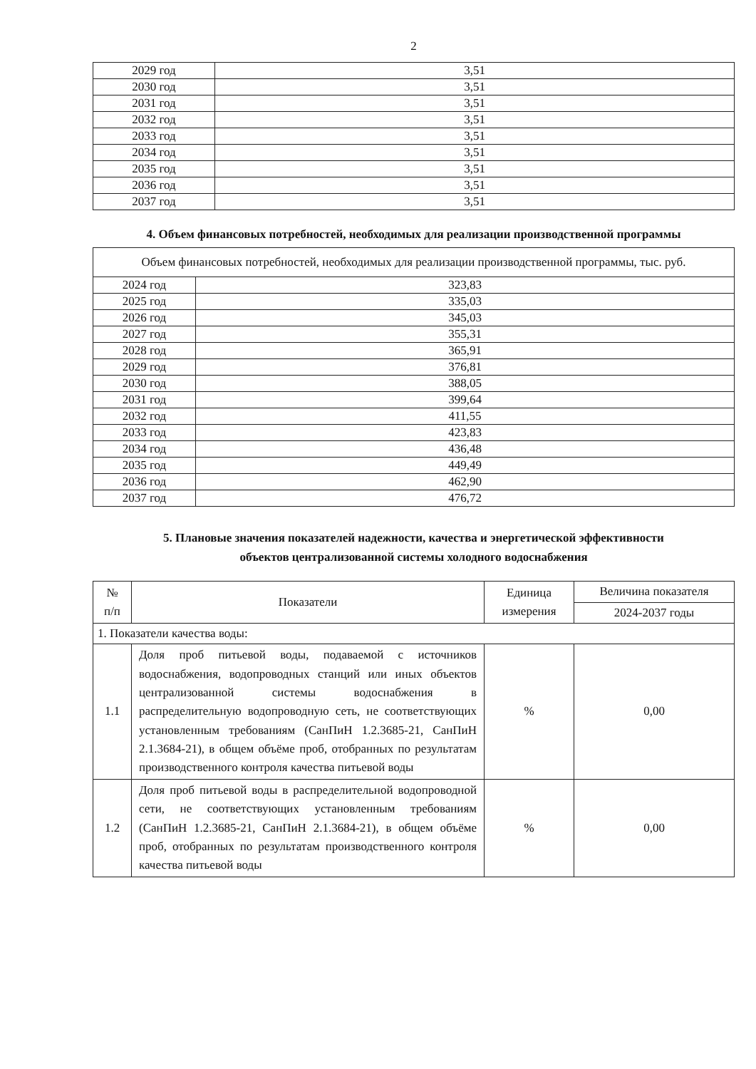2
| 2029 год | 3,51 |
| 2030 год | 3,51 |
| 2031 год | 3,51 |
| 2032 год | 3,51 |
| 2033 год | 3,51 |
| 2034 год | 3,51 |
| 2035 год | 3,51 |
| 2036 год | 3,51 |
| 2037 год | 3,51 |
4. Объем финансовых потребностей, необходимых для реализации производственной программы
| Объем финансовых потребностей, необходимых для реализации производственной программы, тыс. руб. | |
| 2024 год | 323,83 |
| 2025 год | 335,03 |
| 2026 год | 345,03 |
| 2027 год | 355,31 |
| 2028 год | 365,91 |
| 2029 год | 376,81 |
| 2030 год | 388,05 |
| 2031 год | 399,64 |
| 2032 год | 411,55 |
| 2033 год | 423,83 |
| 2034 год | 436,48 |
| 2035 год | 449,49 |
| 2036 год | 462,90 |
| 2037 год | 476,72 |
5. Плановые значения показателей надежности, качества и энергетической эффективности
объектов централизованной системы холодного водоснабжения
| № п/п | Показатели | Единица измерения | Величина показателя |
| --- | --- | --- | --- |
| | | | 2024-2037 годы |
| 1. Показатели качества воды: | | | |
| 1.1 | Доля проб питьевой воды, подаваемой с источников водоснабжения, водопроводных станций или иных объектов централизованной системы водоснабжения в распределительную водопроводную сеть, не соответствующих установленным требованиям (СанПиН 1.2.3685-21, СанПиН 2.1.3684-21), в общем объёме проб, отобранных по результатам производственного контроля качества питьевой воды | % | 0,00 |
| 1.2 | Доля проб питьевой воды в распределительной водопроводной сети, не соответствующих установленным требованиям (СанПиН 1.2.3685-21, СанПиН 2.1.3684-21), в общем объёме проб, отобранных по результатам производственного контроля качества питьевой воды | % | 0,00 |